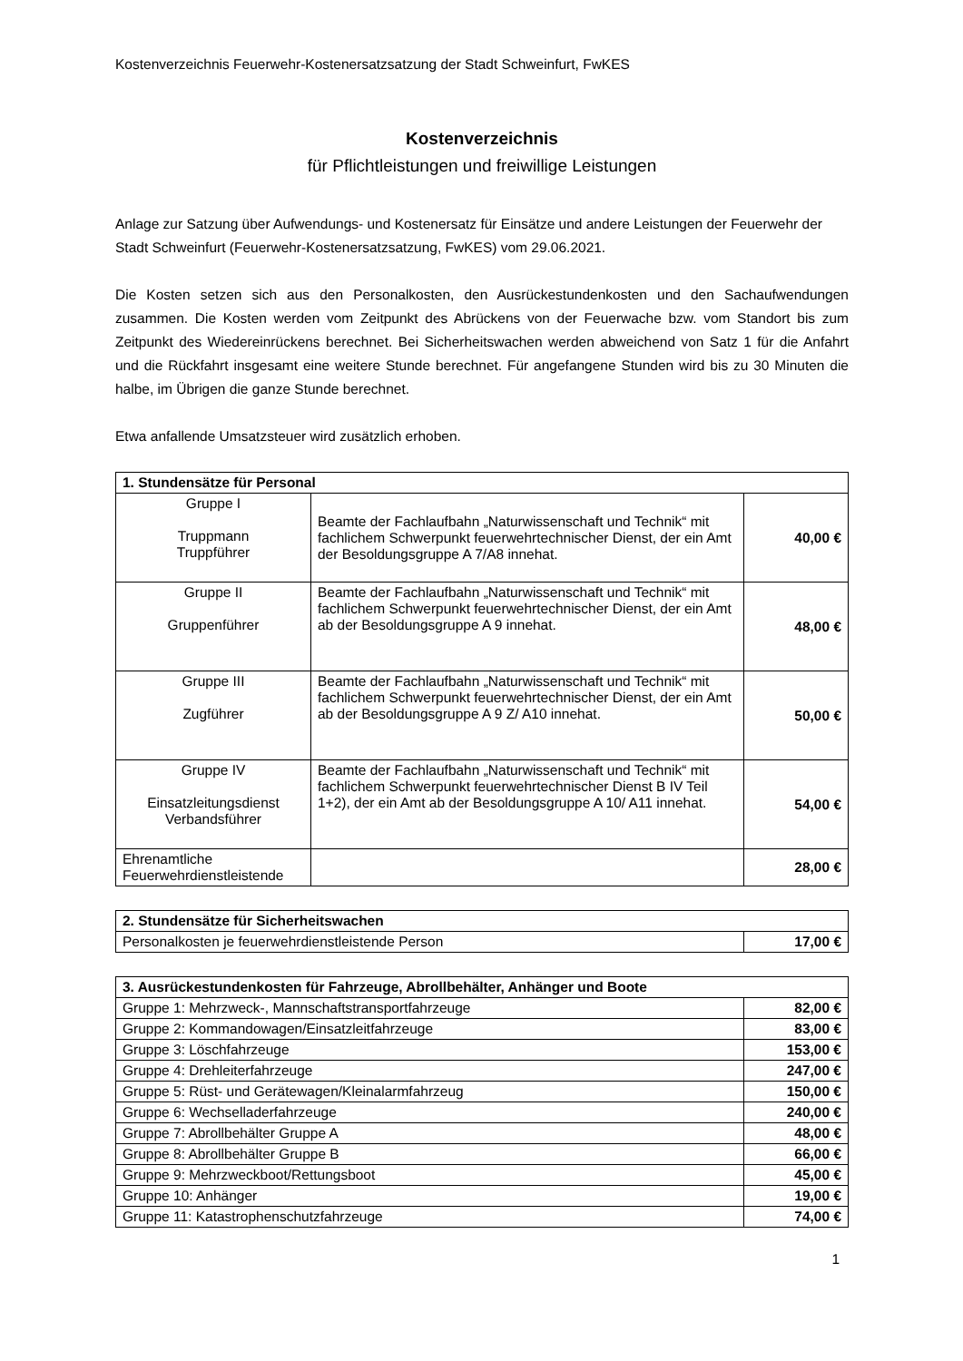Kostenverzeichnis Feuerwehr-Kostenersatzsatzung der Stadt Schweinfurt, FwKES
Kostenverzeichnis
für Pflichtleistungen und freiwillige Leistungen
Anlage zur Satzung über Aufwendungs- und Kostenersatz für Einsätze und andere Leistungen der Feuerwehr der Stadt Schweinfurt (Feuerwehr-Kostenersatzsatzung, FwKES) vom 29.06.2021.
Die Kosten setzen sich aus den Personalkosten, den Ausrückestundenkosten und den Sachaufwendungen zusammen. Die Kosten werden vom Zeitpunkt des Abrückens von der Feuerwache bzw. vom Standort bis zum Zeitpunkt des Wiedereinrückens berechnet. Bei Sicherheitswachen werden abweichend von Satz 1 für die Anfahrt und die Rückfahrt insgesamt eine weitere Stunde berechnet. Für angefangene Stunden wird bis zu 30 Minuten die halbe, im Übrigen die ganze Stunde berechnet.
Etwa anfallende Umsatzsteuer wird zusätzlich erhoben.
| 1. Stundensätze für Personal | | |
| --- | --- | --- |
| Gruppe I Truppmann Truppführer | Beamte der Fachlaufbahn „Naturwissenschaft und Technik“ mit fachlichem Schwerpunkt feuerwehrtechnischer Dienst, der ein Amt der Besoldungsgruppe A 7/A8 innehat. | 40,00 € |
| Gruppe II Gruppenführer | Beamte der Fachlaufbahn „Naturwissenschaft und Technik“ mit fachlichem Schwerpunkt feuerwehrtechnischer Dienst, der ein Amt ab der Besoldungsgruppe A 9 innehat. | 48,00 € |
| Gruppe III Zugführer | Beamte der Fachlaufbahn „Naturwissenschaft und Technik“ mit fachlichem Schwerpunkt feuerwehrtechnischer Dienst, der ein Amt ab der Besoldungsgruppe A 9 Z/ A10 innehat. | 50,00 € |
| Gruppe IV Einsatzleitungsdienst Verbandsführer | Beamte der Fachlaufbahn „Naturwissenschaft und Technik“ mit fachlichem Schwerpunkt feuerwehrtechnischer Dienst B IV Teil 1+2), der ein Amt ab der Besoldungsgruppe A 10/ A11 innehat. | 54,00 € |
| Ehrenamtliche Feuerwehrdienstleistende | | 28,00 € |
| 2. Stundensätze für Sicherheitswachen | |
| --- | --- |
| Personalkosten je feuerwehrdienstleistende Person | 17,00 € |
| 3. Ausrückestundenkosten für Fahrzeuge, Abrollbehälter, Anhänger und Boote | |
| --- | --- |
| Gruppe 1: Mehrzweck-, Mannschaftstransportfahrzeuge | 82,00 € |
| Gruppe 2: Kommandowagen/Einsatzleitfahrzeuge | 83,00 € |
| Gruppe 3: Löschfahrzeuge | 153,00 € |
| Gruppe 4: Drehleiterfahrzeuge | 247,00 € |
| Gruppe 5: Rüst- und Gerätewagen/Kleinalarmfahrzeug | 150,00 € |
| Gruppe 6: Wechselladerfahrzeuge | 240,00 € |
| Gruppe 7: Abrollbehälter Gruppe A | 48,00 € |
| Gruppe 8: Abrollbehälter Gruppe B | 66,00 € |
| Gruppe 9: Mehrzweckboot/Rettungsboot | 45,00 € |
| Gruppe 10: Anhänger | 19,00 € |
| Gruppe 11: Katastrophenschutzfahrzeuge | 74,00 € |
1